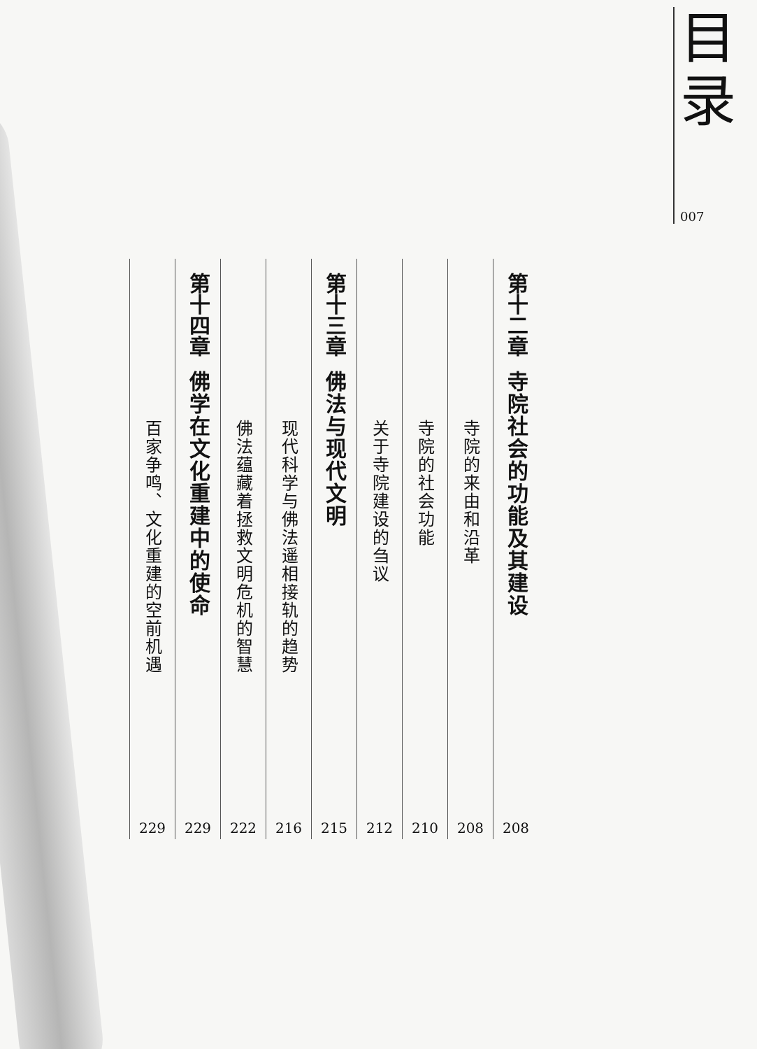目
录
007
第十二章
寺院社会的功能及其建设
208
寺院的来由和沿革
208
寺院的社会功能
210
关于寺院建设的刍议
212
第十三章
佛法与现代文明
215
现代科学与佛法遥相接轨的趋势
216
佛法蕴藏着拯救文明危机的智慧
222
第十四章
佛学在文化重建中的使命
229
百家争鸣、文化重建的空前机遇
229